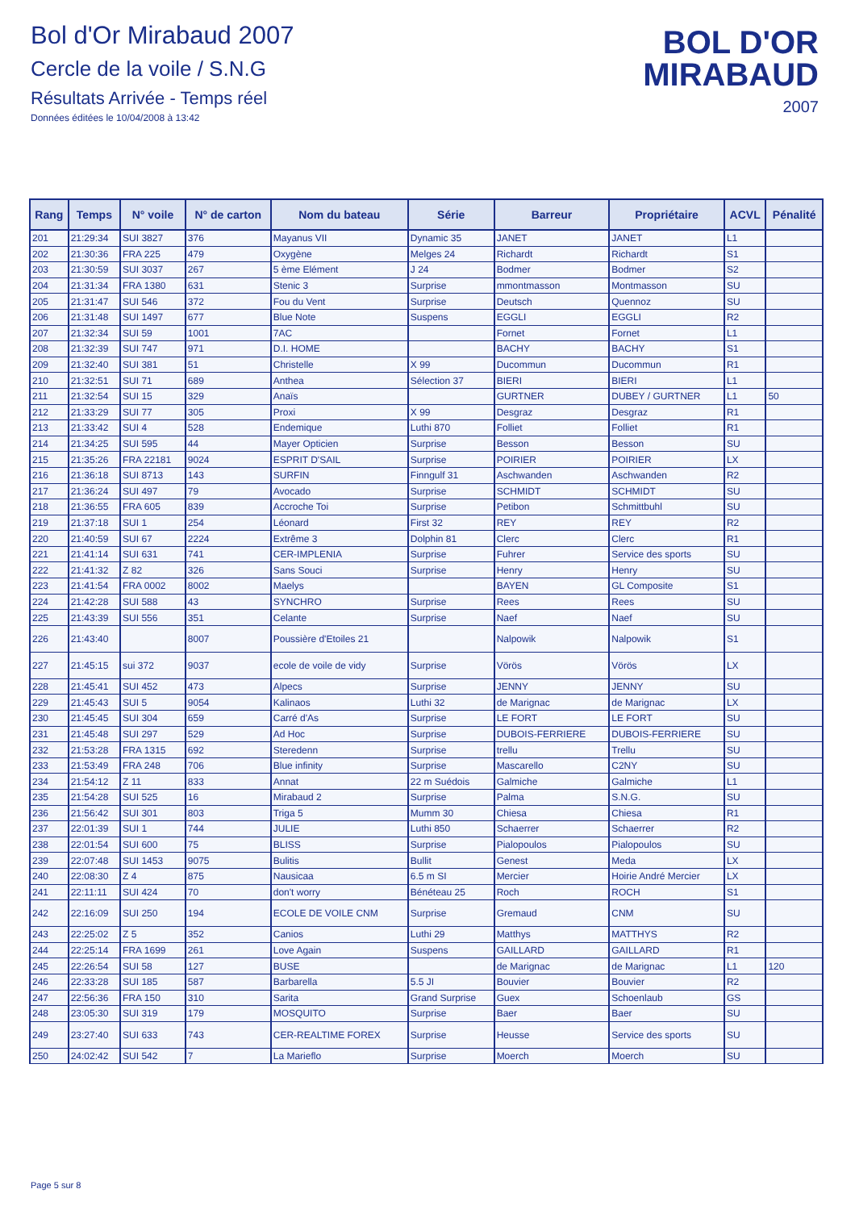Bol d'Or Mirabaud 2007
Cercle de la voile / S.N.G
Résultats Arrivée - Temps réel
Données éditées le 10/04/2008 à 13:42
BOL D'OR
MIRABAUD
2007
| Rang | Temps | N° voile | N° de carton | Nom du bateau | Série | Barreur | Propriétaire | ACVL | Pénalité |
| --- | --- | --- | --- | --- | --- | --- | --- | --- | --- |
| 201 | 21:29:34 | SUI 3827 | 376 | Mayanus VII | Dynamic 35 | JANET | JANET | L1 | |
| 202 | 21:30:36 | FRA 225 | 479 | Oxygène | Melges 24 | Richardt | Richardt | S1 | |
| 203 | 21:30:59 | SUI 3037 | 267 | 5 ème Elément | J 24 | Bodmer | Bodmer | S2 | |
| 204 | 21:31:34 | FRA 1380 | 631 | Stenic 3 | Surprise | mmontmasson | Montmasson | SU | |
| 205 | 21:31:47 | SUI 546 | 372 | Fou du Vent | Surprise | Deutsch | Quennoz | SU | |
| 206 | 21:31:48 | SUI 1497 | 677 | Blue Note | Suspens | EGGLI | EGGLI | R2 | |
| 207 | 21:32:34 | SUI 59 | 1001 | 7AC | | Fornet | Fornet | L1 | |
| 208 | 21:32:39 | SUI 747 | 971 | D.I. HOME | | BACHY | BACHY | S1 | |
| 209 | 21:32:40 | SUI 381 | 51 | Christelle | X 99 | Ducommun | Ducommun | R1 | |
| 210 | 21:32:51 | SUI 71 | 689 | Anthea | Sélection 37 | BIERI | BIERI | L1 | |
| 211 | 21:32:54 | SUI 15 | 329 | Anaïs | | GURTNER | DUBEY / GURTNER | L1 | 50 |
| 212 | 21:33:29 | SUI 77 | 305 | Proxi | X 99 | Desgraz | Desgraz | R1 | |
| 213 | 21:33:42 | SUI 4 | 528 | Endemique | Luthi 870 | Folliet | Folliet | R1 | |
| 214 | 21:34:25 | SUI 595 | 44 | Mayer Opticien | Surprise | Besson | Besson | SU | |
| 215 | 21:35:26 | FRA 22181 | 9024 | ESPRIT D'SAIL | Surprise | POIRIER | POIRIER | LX | |
| 216 | 21:36:18 | SUI 8713 | 143 | SURFIN | Finngulf 31 | Aschwanden | Aschwanden | R2 | |
| 217 | 21:36:24 | SUI 497 | 79 | Avocado | Surprise | SCHMIDT | SCHMIDT | SU | |
| 218 | 21:36:55 | FRA 605 | 839 | Accroche Toi | Surprise | Petibon | Schmittbuhl | SU | |
| 219 | 21:37:18 | SUI 1 | 254 | Léonard | First 32 | REY | REY | R2 | |
| 220 | 21:40:59 | SUI 67 | 2224 | Extrême 3 | Dolphin 81 | Clerc | Clerc | R1 | |
| 221 | 21:41:14 | SUI 631 | 741 | CER-IMPLENIA | Surprise | Fuhrer | Service des sports | SU | |
| 222 | 21:41:32 | Z 82 | 326 | Sans Souci | Surprise | Henry | Henry | SU | |
| 223 | 21:41:54 | FRA 0002 | 8002 | Maelys | | BAYEN | GL Composite | S1 | |
| 224 | 21:42:28 | SUI 588 | 43 | SYNCHRO | Surprise | Rees | Rees | SU | |
| 225 | 21:43:39 | SUI 556 | 351 | Celante | Surprise | Naef | Naef | SU | |
| 226 | 21:43:40 | | 8007 | Poussière d'Etoiles 21 | | Nalpowik | Nalpowik | S1 | |
| 227 | 21:45:15 | sui 372 | 9037 | ecole de voile de vidy | Surprise | Vörös | Vörös | LX | |
| 228 | 21:45:41 | SUI 452 | 473 | Alpecs | Surprise | JENNY | JENNY | SU | |
| 229 | 21:45:43 | SUI 5 | 9054 | Kalinaos | Luthi 32 | de Marignac | de Marignac | LX | |
| 230 | 21:45:45 | SUI 304 | 659 | Carré d'As | Surprise | LE FORT | LE FORT | SU | |
| 231 | 21:45:48 | SUI 297 | 529 | Ad Hoc | Surprise | DUBOIS-FERRIERE | DUBOIS-FERRIERE | SU | |
| 232 | 21:53:28 | FRA 1315 | 692 | Steredenn | Surprise | trellu | Trellu | SU | |
| 233 | 21:53:49 | FRA 248 | 706 | Blue infinity | Surprise | Mascarello | C2NY | SU | |
| 234 | 21:54:12 | Z 11 | 833 | Annat | 22 m Suédois | Galmiche | Galmiche | L1 | |
| 235 | 21:54:28 | SUI 525 | 16 | Mirabaud 2 | Surprise | Palma | S.N.G. | SU | |
| 236 | 21:56:42 | SUI 301 | 803 | Triga 5 | Mumm 30 | Chiesa | Chiesa | R1 | |
| 237 | 22:01:39 | SUI 1 | 744 | JULIE | Luthi 850 | Schaerrer | Schaerrer | R2 | |
| 238 | 22:01:54 | SUI 600 | 75 | BLISS | Surprise | Pialopoulos | Pialopoulos | SU | |
| 239 | 22:07:48 | SUI 1453 | 9075 | Bulitis | Bullit | Genest | Meda | LX | |
| 240 | 22:08:30 | Z 4 | 875 | Nausicaa | 6.5 m SI | Mercier | Hoirie André Mercier | LX | |
| 241 | 22:11:11 | SUI 424 | 70 | don't worry | Bénéteau 25 | Roch | ROCH | S1 | |
| 242 | 22:16:09 | SUI 250 | 194 | ECOLE DE VOILE CNM | Surprise | Gremaud | CNM | SU | |
| 243 | 22:25:02 | Z 5 | 352 | Canios | Luthi 29 | Matthys | MATTHYS | R2 | |
| 244 | 22:25:14 | FRA 1699 | 261 | Love Again | Suspens | GAILLARD | GAILLARD | R1 | |
| 245 | 22:26:54 | SUI 58 | 127 | BUSE | | de Marignac | de Marignac | L1 | 120 |
| 246 | 22:33:28 | SUI 185 | 587 | Barbarella | 5.5 JI | Bouvier | Bouvier | R2 | |
| 247 | 22:56:36 | FRA 150 | 310 | Sarita | Grand Surprise | Guex | Schoenlaub | GS | |
| 248 | 23:05:30 | SUI 319 | 179 | MOSQUITO | Surprise | Baer | Baer | SU | |
| 249 | 23:27:40 | SUI 633 | 743 | CER-REALTIME FOREX | Surprise | Heusse | Service des sports | SU | |
| 250 | 24:02:42 | SUI 542 | 7 | La Marieflo | Surprise | Moerch | Moerch | SU | |
Page 5 sur 8